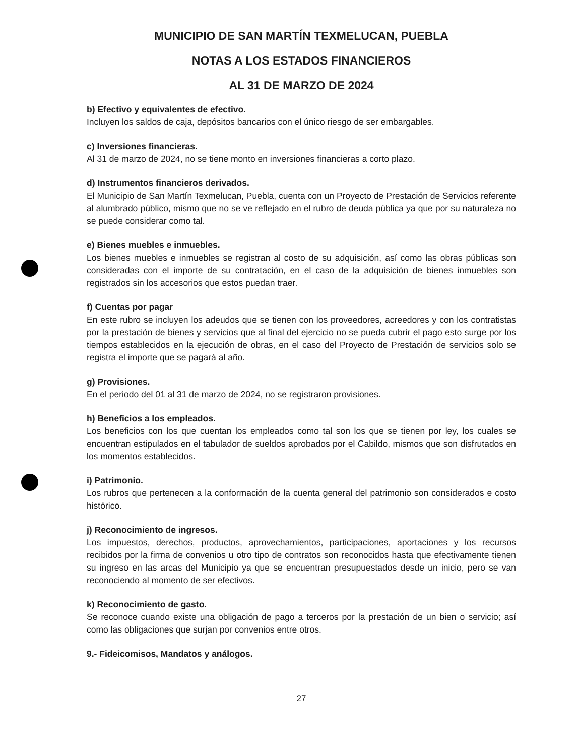MUNICIPIO DE SAN MARTÍN TEXMELUCAN, PUEBLA
NOTAS A LOS ESTADOS FINANCIEROS
AL 31 DE MARZO DE 2024
b) Efectivo y equivalentes de efectivo.
Incluyen los saldos de caja, depósitos bancarios con el único riesgo de ser embargables.
c) Inversiones financieras.
Al 31 de marzo de 2024, no se tiene monto en inversiones financieras a corto plazo.
d) Instrumentos financieros derivados.
El Municipio de San Martín Texmelucan, Puebla, cuenta con un Proyecto de Prestación de Servicios referente al alumbrado público, mismo que no se ve reflejado en el rubro de deuda pública ya que por su naturaleza no se puede considerar como tal.
e) Bienes muebles e inmuebles.
Los bienes muebles e inmuebles se registran al costo de su adquisición, así como las obras públicas son consideradas con el importe de su contratación, en el caso de la adquisición de bienes inmuebles son registrados sin los accesorios que estos puedan traer.
f) Cuentas por pagar
En este rubro se incluyen los adeudos que se tienen con los proveedores, acreedores y con los contratistas por la prestación de bienes y servicios que al final del ejercicio no se pueda cubrir el pago esto surge por los tiempos establecidos en la ejecución de obras, en el caso del Proyecto de Prestación de servicios solo se registra el importe que se pagará al año.
g) Provisiones.
En el periodo del 01 al 31 de marzo de 2024, no se registraron provisiones.
h) Beneficios a los empleados.
Los beneficios con los que cuentan los empleados como tal son los que se tienen por ley, los cuales se encuentran estipulados en el tabulador de sueldos aprobados por el Cabildo, mismos que son disfrutados en los momentos establecidos.
i) Patrimonio.
Los rubros que pertenecen a la conformación de la cuenta general del patrimonio son considerados e costo histórico.
j) Reconocimiento de ingresos.
Los impuestos, derechos, productos, aprovechamientos, participaciones, aportaciones y los recursos recibidos por la firma de convenios u otro tipo de contratos son reconocidos hasta que efectivamente tienen su ingreso en las arcas del Municipio ya que se encuentran presupuestados desde un inicio, pero se van reconociendo al momento de ser efectivos.
k) Reconocimiento de gasto.
Se reconoce cuando existe una obligación de pago a terceros por la prestación de un bien o servicio; así como las obligaciones que surjan por convenios entre otros.
9.- Fideicomisos, Mandatos y análogos.
27